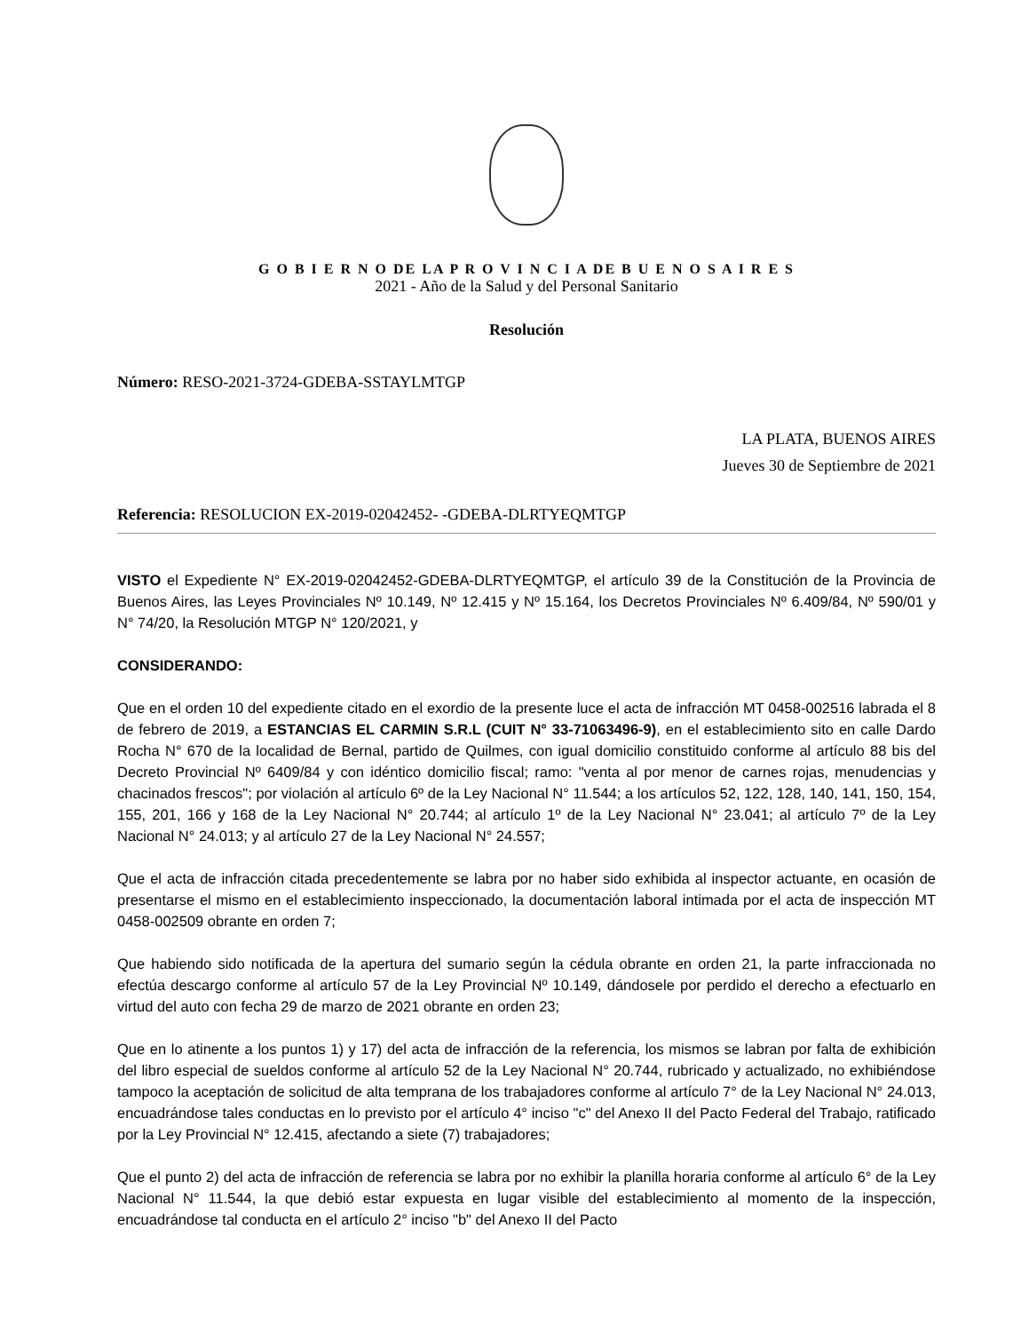G O B I E R N O DE LA P R O V I N C I A DE B U E N O S A I R E S
2021 - Año de la Salud y del Personal Sanitario
Resolución
Número: RESO-2021-3724-GDEBA-SSTAYLMTGP
LA PLATA, BUENOS AIRES
Jueves 30 de Septiembre de 2021
Referencia: RESOLUCION EX-2019-02042452- -GDEBA-DLRTYEQMTGP
VISTO el Expediente N° EX-2019-02042452-GDEBA-DLRTYEQMTGP, el artículo 39 de la Constitución de la Provincia de Buenos Aires, las Leyes Provinciales Nº 10.149, Nº 12.415 y Nº 15.164, los Decretos Provinciales Nº 6.409/84, Nº 590/01 y N° 74/20, la Resolución MTGP N° 120/2021, y
CONSIDERANDO:
Que en el orden 10 del expediente citado en el exordio de la presente luce el acta de infracción MT 0458-002516 labrada el 8 de febrero de 2019, a ESTANCIAS EL CARMIN S.R.L (CUIT N° 33-71063496-9), en el establecimiento sito en calle Dardo Rocha N° 670 de la localidad de Bernal, partido de Quilmes, con igual domicilio constituido conforme al artículo 88 bis del Decreto Provincial Nº 6409/84 y con idéntico domicilio fiscal; ramo: "venta al por menor de carnes rojas, menudencias y chacinados frescos"; por violación al artículo 6º de la Ley Nacional N° 11.544; a los artículos 52, 122, 128, 140, 141, 150, 154, 155, 201, 166 y 168 de la Ley Nacional N° 20.744; al artículo 1º de la Ley Nacional N° 23.041; al artículo 7º de la Ley Nacional N° 24.013; y al artículo 27 de la Ley Nacional N° 24.557;
Que el acta de infracción citada precedentemente se labra por no haber sido exhibida al inspector actuante, en ocasión de presentarse el mismo en el establecimiento inspeccionado, la documentación laboral intimada por el acta de inspección MT 0458-002509 obrante en orden 7;
Que habiendo sido notificada de la apertura del sumario según la cédula obrante en orden 21, la parte infraccionada no efectúa descargo conforme al artículo 57 de la Ley Provincial Nº 10.149, dándosele por perdido el derecho a efectuarlo en virtud del auto con fecha 29 de marzo de 2021 obrante en orden 23;
Que en lo atinente a los puntos 1) y 17) del acta de infracción de la referencia, los mismos se labran por falta de exhibición del libro especial de sueldos conforme al artículo 52 de la Ley Nacional N° 20.744, rubricado y actualizado, no exhibiéndose tampoco la aceptación de solicitud de alta temprana de los trabajadores conforme al artículo 7° de la Ley Nacional N° 24.013, encuadrándose tales conductas en lo previsto por el artículo 4° inciso "c" del Anexo II del Pacto Federal del Trabajo, ratificado por la Ley Provincial N° 12.415, afectando a siete (7) trabajadores;
Que el punto 2) del acta de infracción de referencia se labra por no exhibir la planilla horaria conforme al artículo 6° de la Ley Nacional N° 11.544, la que debió estar expuesta en lugar visible del establecimiento al momento de la inspección, encuadrándose tal conducta en el artículo 2° inciso "b" del Anexo II del Pacto